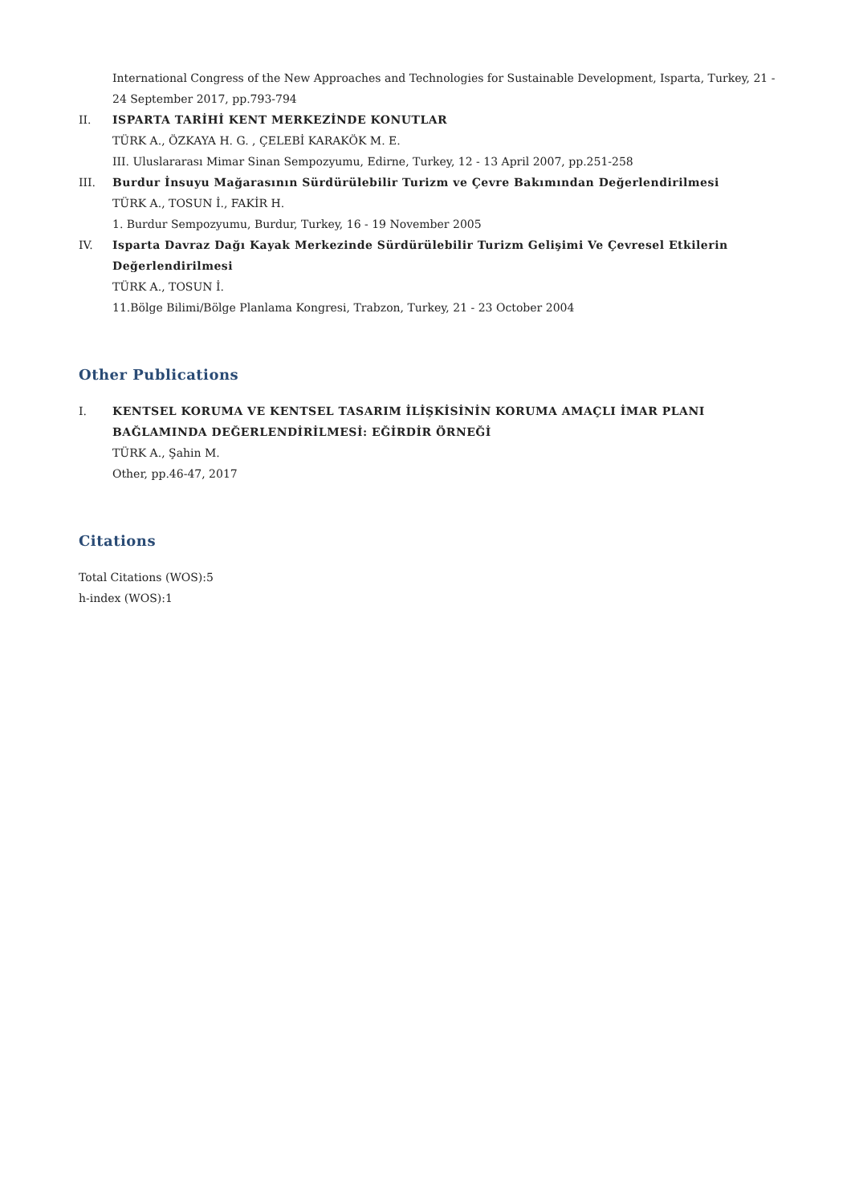International Congress of the New Approaches and Technologies for Sustainable Development, Isparta, Turkey, 21 - 24 September 2017, pp.793-794
II. ISPARTA TARİHİ KENT MERKEZİNDE KONUTLAR
TÜRK A., ÖZKAYA H. G. , ÇELEBİ KARAKÖK M. E.
III. Uluslararası Mimar Sinan Sempozyumu, Edirne, Turkey, 12 - 13 April 2007, pp.251-258
III. Burdur İnsuyu Mağarasının Sürdürülebilir Turizm ve Çevre Bakımından Değerlendirilmesi
TÜRK A., TOSUN İ., FAKİR H.
1. Burdur Sempozyumu, Burdur, Turkey, 16 - 19 November 2005
IV. Isparta Davraz Dağı Kayak Merkezinde Sürdürülebilir Turizm Gelişimi Ve Çevresel Etkilerin Değerlendirilmesi
TÜRK A., TOSUN İ.
11.Bölge Bilimi/Bölge Planlama Kongresi, Trabzon, Turkey, 21 - 23 October 2004
Other Publications
I. KENTSEL KORUMA VE KENTSEL TASARIM İLİŞKİSİNİN KORUMA AMAÇLI İMAR PLANI BAĞLAMINDA DEĞERLENDİRİLMESİ: EĞİRDİR ÖRNEĞİ
TÜRK A., Şahin M.
Other, pp.46-47, 2017
Citations
Total Citations (WOS):5
h-index (WOS):1